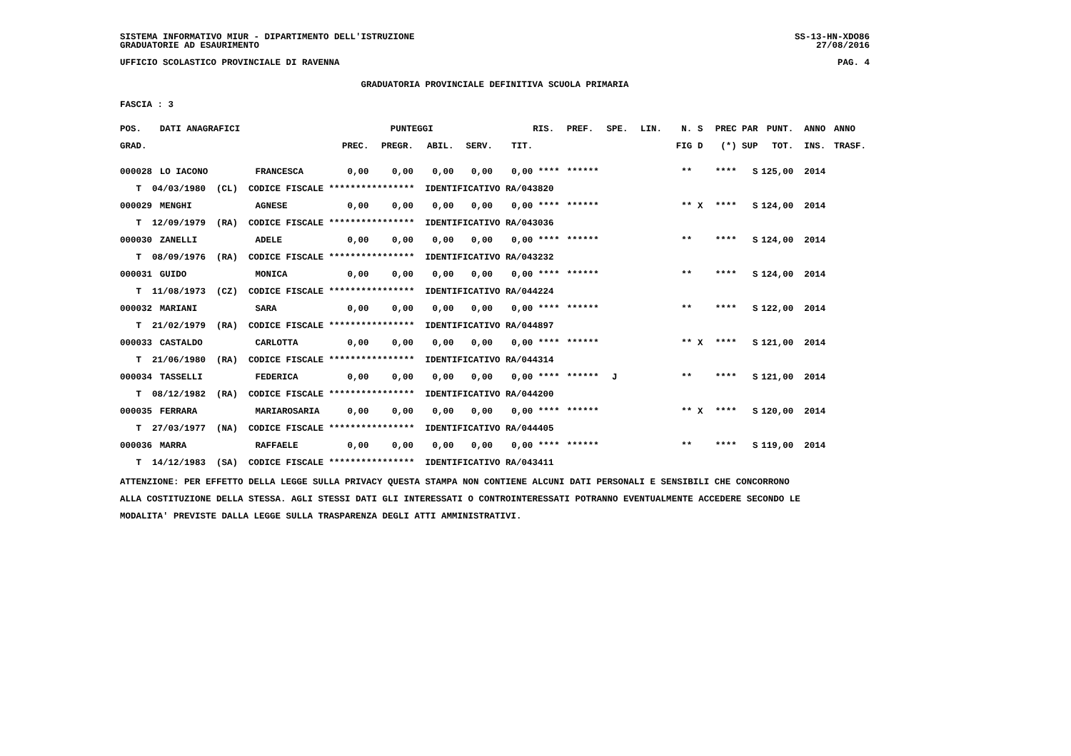SISTEMA INFORMATIVO MIUR - DIPARTIMENTO DELL'ISTRUZIONE SS-13-HN-XDO86
GRADUATORIE AD ESAURIMENTO 27/08/2016
UFFICIO SCOLASTICO PROVINCIALE DI RAVENNA PAG. 4
GRADUATORIA PROVINCIALE DEFINITIVA SCUOLA PRIMARIA
FASCIA : 3
| POS. | DATI ANAGRAFICI | | PUNTEGGI | | | | | RIS. | PREF. | SPE. | LIN. | N. | S | PREC | PAR | PUNT. | ANNO | ANNO |
| --- | --- | --- | --- | --- | --- | --- | --- | --- | --- | --- | --- | --- | --- | --- | --- | --- | --- | --- |
| GRAD. | | | PREC. | PREGR. | ABIL. | SERV. | TIT. | | | | | FIG | D | (*) | SUP | TOT. | INS. | TRASF. |
| 000028 | LO IACONO | FRANCESCA | 0,00 | 0,00 | 0,00 | 0,00 | 0,00 | **** | ****** | | | ** | | **** | S | 125,00 | 2014 | |
| T 04/03/1980 (CL) CODICE FISCALE **************** IDENTIFICATIVO RA/043820 | | | | | | | | | | | | | | | | | | |
| 000029 | MENGHI | AGNESE | 0,00 | 0,00 | 0,00 | 0,00 | 0,00 | **** | ****** | | | ** | X | **** | S | 124,00 | 2014 | |
| T 12/09/1979 (RA) CODICE FISCALE **************** IDENTIFICATIVO RA/043036 | | | | | | | | | | | | | | | | | | |
| 000030 | ZANELLI | ADELE | 0,00 | 0,00 | 0,00 | 0,00 | 0,00 | **** | ****** | | | ** | | **** | S | 124,00 | 2014 | |
| T 08/09/1976 (RA) CODICE FISCALE **************** IDENTIFICATIVO RA/043232 | | | | | | | | | | | | | | | | | | |
| 000031 | GUIDO | MONICA | 0,00 | 0,00 | 0,00 | 0,00 | 0,00 | **** | ****** | | | ** | | **** | S | 124,00 | 2014 | |
| T 11/08/1973 (CZ) CODICE FISCALE **************** IDENTIFICATIVO RA/044224 | | | | | | | | | | | | | | | | | | |
| 000032 | MARIANI | SARA | 0,00 | 0,00 | 0,00 | 0,00 | 0,00 | **** | ****** | | | ** | | **** | S | 122,00 | 2014 | |
| T 21/02/1979 (RA) CODICE FISCALE **************** IDENTIFICATIVO RA/044897 | | | | | | | | | | | | | | | | | | |
| 000033 | CASTALDO | CARLOTTA | 0,00 | 0,00 | 0,00 | 0,00 | 0,00 | **** | ****** | | | ** | X | **** | S | 121,00 | 2014 | |
| T 21/06/1980 (RA) CODICE FISCALE **************** IDENTIFICATIVO RA/044314 | | | | | | | | | | | | | | | | | | |
| 000034 | TASSELLI | FEDERICA | 0,00 | 0,00 | 0,00 | 0,00 | 0,00 | **** | ****** | J | | ** | | **** | S | 121,00 | 2014 | |
| T 08/12/1982 (RA) CODICE FISCALE **************** IDENTIFICATIVO RA/044200 | | | | | | | | | | | | | | | | | | |
| 000035 | FERRARA | MARIAROSARIA | 0,00 | 0,00 | 0,00 | 0,00 | 0,00 | **** | ****** | | | ** | X | **** | S | 120,00 | 2014 | |
| T 27/03/1977 (NA) CODICE FISCALE **************** IDENTIFICATIVO RA/044405 | | | | | | | | | | | | | | | | | | |
| 000036 | MARRA | RAFFAELE | 0,00 | 0,00 | 0,00 | 0,00 | 0,00 | **** | ****** | | | ** | | **** | S | 119,00 | 2014 | |
| T 14/12/1983 (SA) CODICE FISCALE **************** IDENTIFICATIVO RA/043411 | | | | | | | | | | | | | | | | | | |
ATTENZIONE: PER EFFETTO DELLA LEGGE SULLA PRIVACY QUESTA STAMPA NON CONTIENE ALCUNI DATI PERSONALI E SENSIBILI CHE CONCORRONO
ALLA COSTITUZIONE DELLA STESSA. AGLI STESSI DATI GLI INTERESSATI O CONTROINTERESSATI POTRANNO EVENTUALMENTE ACCEDERE SECONDO LE
MODALITA' PREVISTE DALLA LEGGE SULLA TRASPARENZA DEGLI ATTI AMMINISTRATIVI.